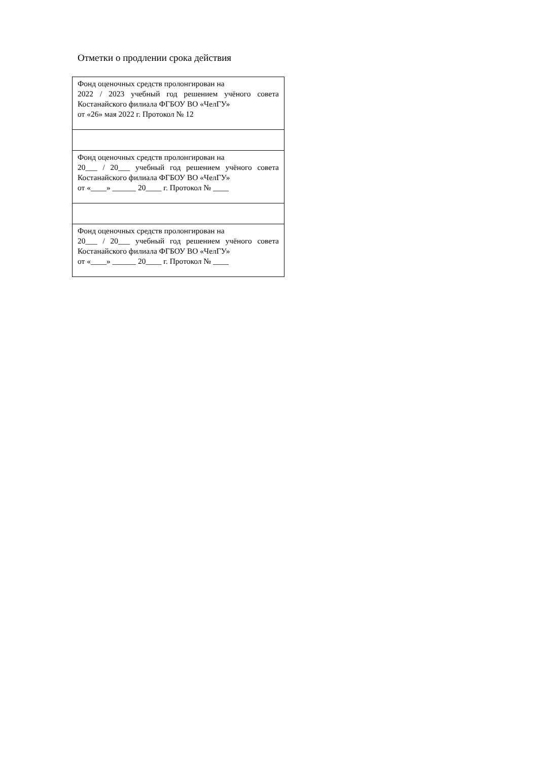Отметки о продлении срока действия
| Фонд оценочных средств пролонгирован на 2022 / 2023 учебный год решением учёного совета Костанайского филиала ФГБОУ ВО «ЧелГУ» от «26» мая 2022 г. Протокол № 12 |
| Фонд оценочных средств пролонгирован на 20___ / 20___ учебный год решением учёного совета Костанайского филиала ФГБОУ ВО «ЧелГУ» от «____» ______ 20____ г. Протокол № ____ |
| Фонд оценочных средств пролонгирован на 20___ / 20___ учебный год решением учёного совета Костанайского филиала ФГБОУ ВО «ЧелГУ» от «____» ______ 20____ г. Протокол № ____ |